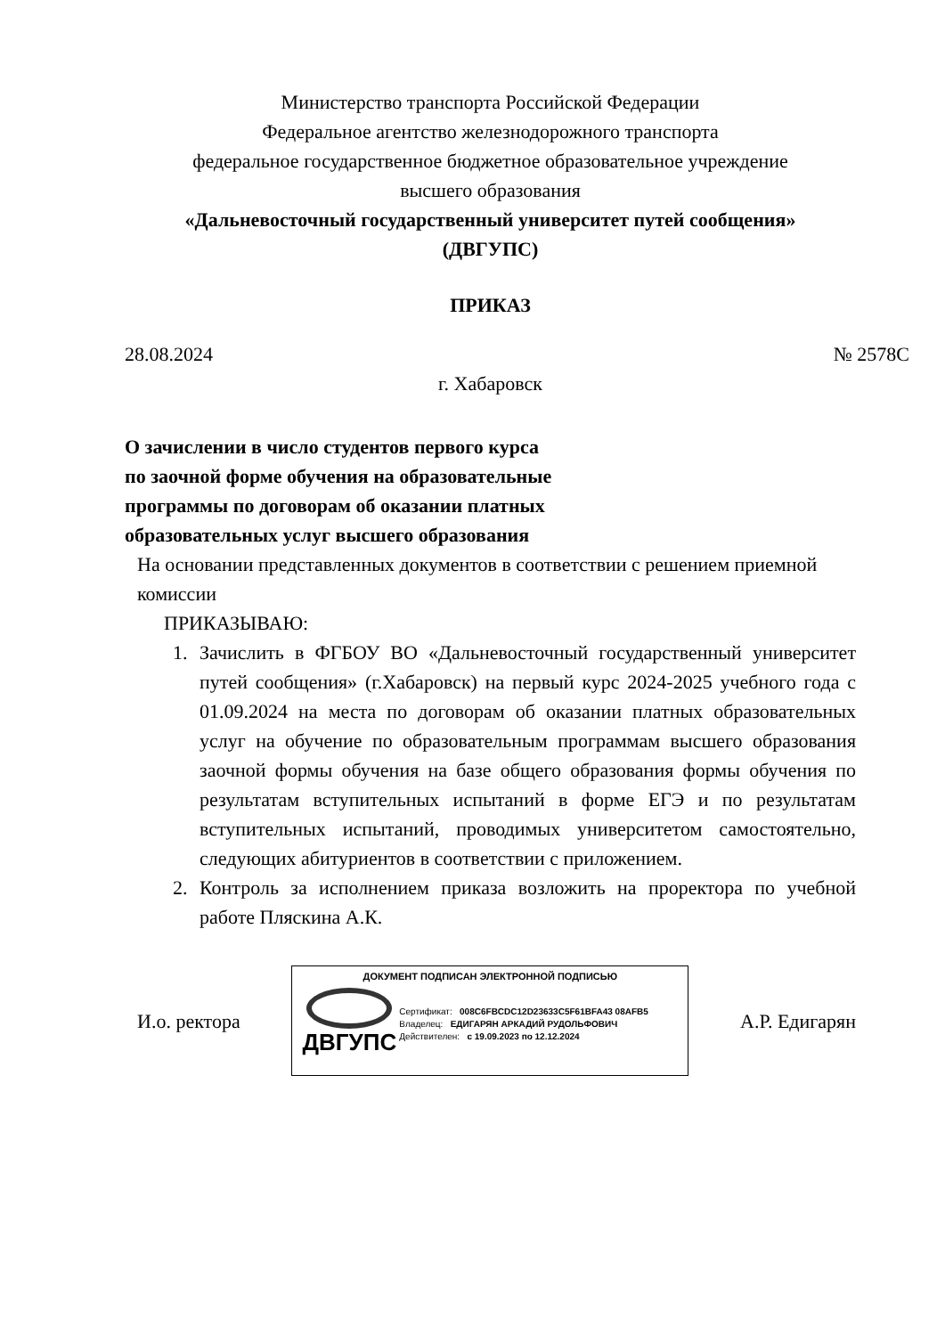Министерство транспорта Российской Федерации
Федеральное агентство железнодорожного транспорта
федеральное государственное бюджетное образовательное учреждение
высшего образования
«Дальневосточный государственный университет путей сообщения»
(ДВГУПС)
ПРИКАЗ
28.08.2024 № 2578С
г. Хабаровск
О зачислении в число студентов первого курса по заочной форме обучения на образовательные программы по договорам об оказании платных образовательных услуг высшего образования
На основании представленных документов в соответствии с решением приемной комиссии
ПРИКАЗЫВАЮ:
1. Зачислить в ФГБОУ ВО «Дальневосточный государственный университет путей сообщения» (г.Хабаровск) на первый курс 2024-2025 учебного года с 01.09.2024 на места по договорам об оказании платных образовательных услуг на обучение по образовательным программам высшего образования заочной формы обучения на базе общего образования формы обучения по результатам вступительных испытаний в форме ЕГЭ и по результатам вступительных испытаний, проводимых университетом самостоятельно, следующих абитуриентов в соответствии с приложением.
2. Контроль за исполнением приказа возложить на проректора по учебной работе Пляскина А.К.
И.о. ректора
ДОКУМЕНТ ПОДПИСАН ЭЛЕКТРОННОЙ ПОДПИСЬЮ
ДВГУПС
Сертификат: 008C6FBCDC12D23633C5F61BFA43 08AFB5
Владелец: ЕДИГАРЯН АРКАДИЙ РУДОЛЬФОВИЧ
Действителен: с 19.09.2023 по 12.12.2024
А.Р. Едигарян